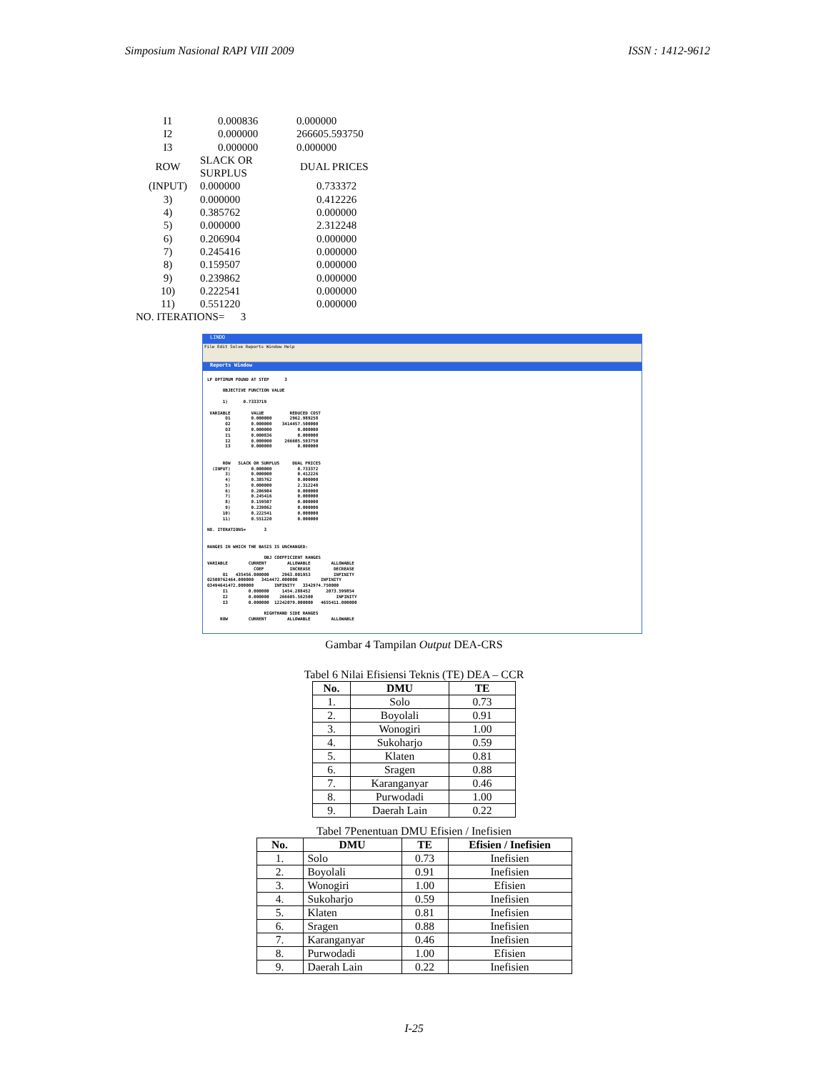Simposium Nasional RAPI VIII 2009 ISSN : 1412-9612
| I1 | 0.000836 | 0.000000 |
| I2 | 0.000000 | 266605.593750 |
| I3 | 0.000000 | 0.000000 |
| ROW | SLACK OR SURPLUS | DUAL PRICES |
| (INPUT) | 0.000000 | 0.733372 |
| 3) | 0.000000 | 0.412226 |
| 4) | 0.385762 | 0.000000 |
| 5) | 0.000000 | 2.312248 |
| 6) | 0.206904 | 0.000000 |
| 7) | 0.245416 | 0.000000 |
| 8) | 0.159507 | 0.000000 |
| 9) | 0.239862 | 0.000000 |
| 10) | 0.222541 | 0.000000 |
| 11) | 0.551220 | 0.000000 |
| NO. ITERATIONS= 3 | | |
LINDO
File Edit Solve Reports Window Help
Reports Window
LP OPTIMUM FOUND AT STEP 3 OBJECTIVE FUNCTION VALUE 1) 0.7333719 VARIABLE VALUE REDUCED COST O1 0.000000 2962.989258 O2 0.000000 3414457.500000 O3 0.000000 0.000000 I1 0.000836 0.000000 I2 0.000000 266605.593750 I3 0.000000 0.000000 ROW SLACK OR SURPLUS DUAL PRICES (INPUT) 0.000000 0.733372 3) 0.000000 0.412226 4) 0.385762 0.000000 5) 0.000000 2.312248 6) 0.206904 0.000000 7) 0.245416 0.000000 8) 0.159507 0.000000 9) 0.239862 0.000000 10) 0.222541 0.000000 11) 0.551220 0.000000 NO. ITERATIONS= 3 RANGES IN WHICH THE BASIS IS UNCHANGED: OBJ COEFFICIENT RANGES VARIABLE CURRENT ALLOWABLE ALLOWABLE COEF INCREASE DECREASE O1 435456.000000 2963.001953 INFINITY O2500762464.000000 3414472.000000 INFINITY O3494641472.000000 INFINITY 3342974.750000 I1 0.000000 1454.288452 2073.599854 I2 0.000000 266605.562500 INFINITY I3 0.000000 12242079.000000 4655411.000000 RIGHTHAND SIDE RANGES ROW CURRENT ALLOWABLE ALLOWABLE
Gambar 4 Tampilan Output DEA-CRS
Tabel 6 Nilai Efisiensi Teknis (TE) DEA – CCR
| No. | DMU | TE |
| --- | --- | --- |
| 1. | Solo | 0.73 |
| 2. | Boyolali | 0.91 |
| 3. | Wonogiri | 1.00 |
| 4. | Sukoharjo | 0.59 |
| 5. | Klaten | 0.81 |
| 6. | Sragen | 0.88 |
| 7. | Karanganyar | 0.46 |
| 8. | Purwodadi | 1.00 |
| 9. | Daerah Lain | 0.22 |
Tabel 7Penentuan DMU Efisien / Inefisien
| No. | DMU | TE | Efisien / Inefisien |
| --- | --- | --- | --- |
| 1. | Solo | 0.73 | Inefisien |
| 2. | Boyolali | 0.91 | Inefisien |
| 3. | Wonogiri | 1.00 | Efisien |
| 4. | Sukoharjo | 0.59 | Inefisien |
| 5. | Klaten | 0.81 | Inefisien |
| 6. | Sragen | 0.88 | Inefisien |
| 7. | Karanganyar | 0.46 | Inefisien |
| 8. | Purwodadi | 1.00 | Efisien |
| 9. | Daerah Lain | 0.22 | Inefisien |
I-25